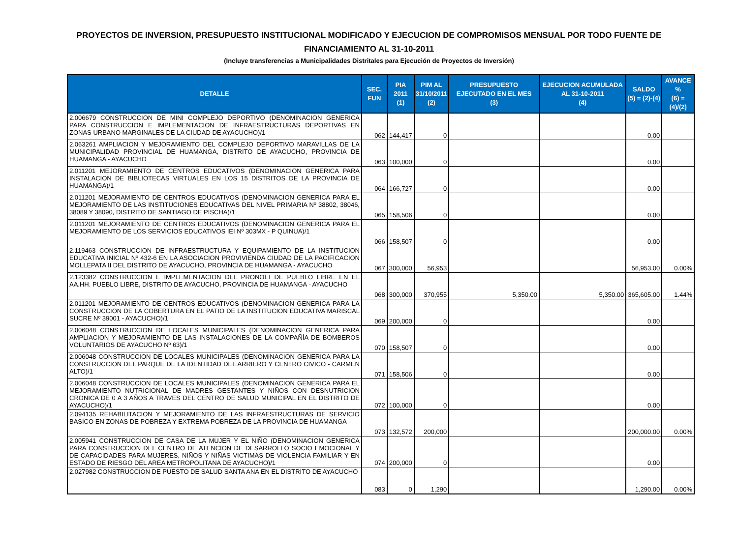PROYECTOS DE INVERSION, PRESUPUESTO INSTITUCIONAL MODIFICADO Y EJECUCION DE COMPROMISOS MENSUAL POR TODO FUENTE DE FINANCIAMIENTO AL 31-10-2011
(Incluye transferencias a Municipalidades Distritales para Ejecución de Proyectos de Inversión)
| DETALLE | SEC. FUN | PIA 2011 (1) | PIM AL 31/10/2011 (2) | PRESUPUESTO EJECUTADO EN EL MES (3) | EJECUCION ACUMULADA AL 31-10-2011 (4) | SALDO (5) = (2)-(4) | AVANCE % (6) = (4)/(2) |
| --- | --- | --- | --- | --- | --- | --- | --- |
| 2.006679 CONSTRUCCION DE MINI COMPLEJO DEPORTIVO (DENOMINACION GENERICA PARA CONSTRUCCION E IMPLEMENTACION DE INFRAESTRUCTURAS DEPORTIVAS EN ZONAS URBANO MARGINALES DE LA CIUDAD DE AYACUCHO)/1 | 062 | 144,417 | 0 | | | 0.00 | |
| 2.063261 AMPLIACION Y MEJORAMIENTO DEL COMPLEJO DEPORTIVO MARAVILLAS DE LA MUNICIPALIDAD PROVINCIAL DE HUAMANGA, DISTRITO DE AYACUCHO, PROVINCIA DE HUAMANGA - AYACUCHO | 063 | 100,000 | 0 | | | 0.00 | |
| 2.011201 MEJORAMIENTO DE CENTROS EDUCATIVOS (DENOMINACION GENERICA PARA INSTALACION DE BIBLIOTECAS VIRTUALES EN LOS 15 DISTRITOS DE LA PROVINCIA DE HUAMANGA)/1 | 064 | 166,727 | 0 | | | 0.00 | |
| 2.011201 MEJORAMIENTO DE CENTROS EDUCATIVOS (DENOMINACION GENERICA PARA EL MEJORAMIENTO DE LAS INSTITUCIONES EDUCATIVAS DEL NIVEL PRIMARIA Nº 38802, 38046, 38089 Y 38090, DISTRITO DE SANTIAGO DE PISCHA)/1 | 065 | 158,506 | 0 | | | 0.00 | |
| 2.011201 MEJORAMIENTO DE CENTROS EDUCATIVOS (DENOMINACION GENERICA PARA EL MEJORAMIENTO DE LOS SERVICIOS EDUCATIVOS IEI Nº 303MX - P QUINUA)/1 | 066 | 158,507 | 0 | | | 0.00 | |
| 2.119463 CONSTRUCCION DE INFRAESTRUCTURA Y EQUIPAMIENTO DE LA INSTITUCION EDUCATIVA INICIAL Nº 432-6 EN LA ASOCIACION PROVIVIENDA CIUDAD DE LA PACIFICACION MOLLEPATA II DEL DISTRITO DE AYACUCHO, PROVINCIA DE HUAMANGA - AYACUCHO | 067 | 300,000 | 56,953 | | | 56,953.00 | 0.00% |
| 2.123382 CONSTRUCCION E IMPLEMENTACION DEL PRONOEI DE PUEBLO LIBRE EN EL AA.HH. PUEBLO LIBRE, DISTRITO DE AYACUCHO, PROVINCIA DE HUAMANGA - AYACUCHO | 068 | 300,000 | 370,955 | 5,350.00 | 5,350.00 | 365,605.00 | 1.44% |
| 2.011201 MEJORAMIENTO DE CENTROS EDUCATIVOS (DENOMINACION GENERICA PARA LA CONSTRUCCION DE LA COBERTURA EN EL PATIO DE LA INSTITUCION EDUCATIVA MARISCAL SUCRE Nº 39001 - AYACUCHO)/1 | 069 | 200,000 | 0 | | | 0.00 | |
| 2.006048 CONSTRUCCION DE LOCALES MUNICIPALES (DENOMINACION GENERICA PARA AMPLIACION Y MEJORAMIENTO DE LAS INSTALACIONES DE LA COMPAÑÍA DE BOMBEROS VOLUNTARIOS DE AYACUCHO Nº 63)/1 | 070 | 158,507 | 0 | | | 0.00 | |
| 2.006048 CONSTRUCCION DE LOCALES MUNICIPALES (DENOMINACION GENERICA PARA LA CONSTRUCCION DEL PARQUE DE LA IDENTIDAD DEL ARRIERO Y CENTRO CIVICO - CARMEN ALTO)/1 | 071 | 158,506 | 0 | | | 0.00 | |
| 2.006048 CONSTRUCCION DE LOCALES MUNICIPALES (DENOMINACION GENERICA PARA EL MEJORAMIENTO NUTRICIONAL DE MADRES GESTANTES Y NIÑOS CON DESNUTRICION CRONICA DE 0 A 3 AÑOS A TRAVES DEL CENTRO DE SALUD MUNICIPAL EN EL DISTRITO DE AYACUCHO)/1 | 072 | 100,000 | 0 | | | 0.00 | |
| 2.094135 REHABILITACION Y MEJORAMIENTO DE LAS INFRAESTRUCTURAS DE SERVICIO BASICO EN ZONAS DE POBREZA Y EXTREMA POBREZA DE LA PROVINCIA DE HUAMANGA | 073 | 132,572 | 200,000 | | | 200,000.00 | 0.00% |
| 2.005941 CONSTRUCCION DE CASA DE LA MUJER Y EL NIÑO (DENOMINACION GENERICA PARA CONSTRUCCION DEL CENTRO DE ATENCION DE DESARROLLO SOCIO EMOCIONAL Y DE CAPACIDADES PARA MUJERES, NIÑOS Y NIÑAS VICTIMAS DE VIOLENCIA FAMILIAR Y EN ESTADO DE RIESGO DEL AREA METROPOLITANA DE AYACUCHO)/1 | 074 | 200,000 | 0 | | | 0.00 | |
| 2.027982 CONSTRUCCION DE PUESTO DE SALUD SANTA ANA EN EL DISTRITO DE AYACUCHO | 083 | 0 | 1,290 | | | 1,290.00 | 0.00% |